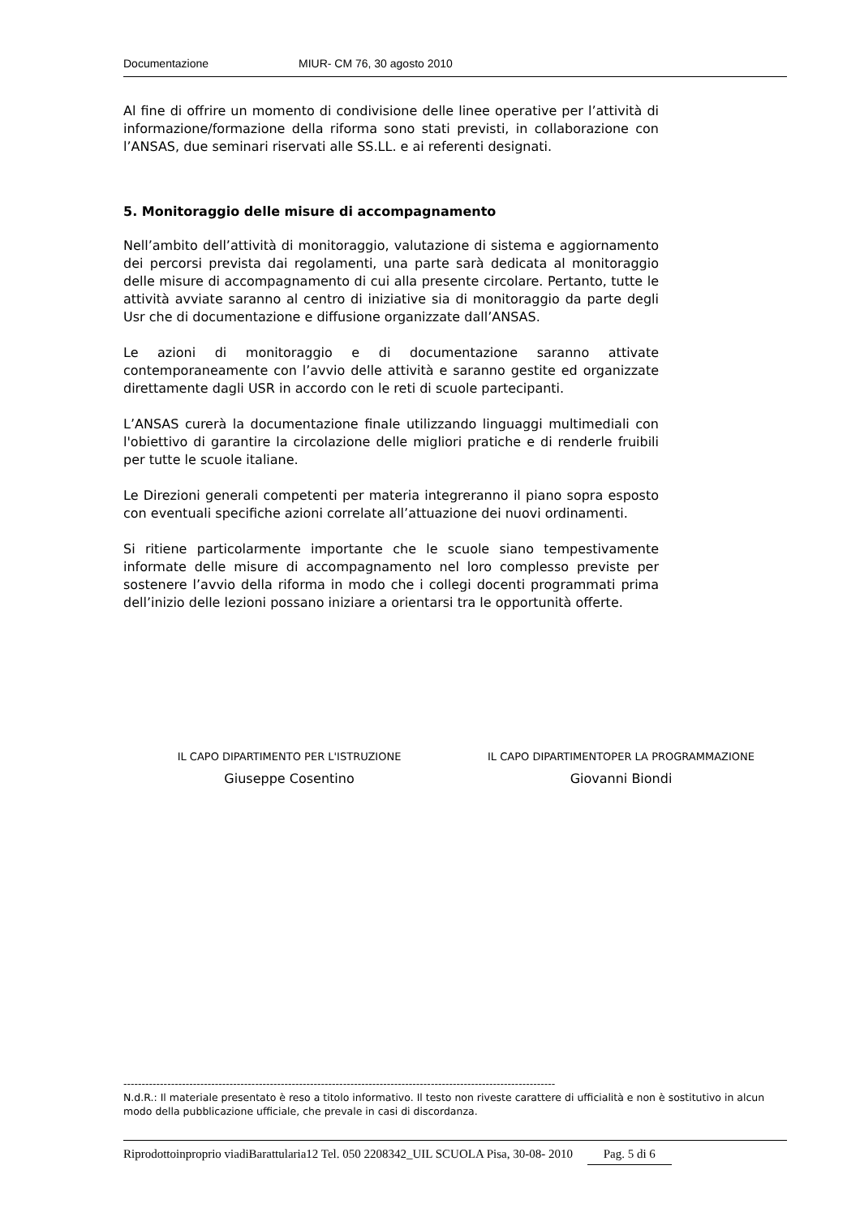Documentazione MIUR- CM 76, 30 agosto 2010
Al fine di offrire un momento di condivisione delle linee operative per l’attività di informazione/formazione della riforma sono stati previsti, in collaborazione con l’ANSAS, due seminari riservati alle SS.LL. e ai referenti designati.
5. Monitoraggio delle misure di accompagnamento
Nell’ambito dell’attività di monitoraggio, valutazione di sistema e aggiornamento dei percorsi prevista dai regolamenti, una parte sarà dedicata al monitoraggio delle misure di accompagnamento di cui alla presente circolare. Pertanto, tutte le attività avviate saranno al centro di iniziative sia di monitoraggio da parte degli Usr che di documentazione e diffusione organizzate dall’ANSAS.
Le azioni di monitoraggio e di documentazione saranno attivate contemporaneamente con l’avvio delle attività e saranno gestite ed organizzate direttamente dagli USR in accordo con le reti di scuole partecipanti.
L’ANSAS curerà la documentazione finale utilizzando linguaggi multimediali con l'obiettivo di garantire la circolazione delle migliori pratiche e di renderle fruibili per tutte le scuole italiane.
Le Direzioni generali competenti per materia integreranno il piano sopra esposto con eventuali specifiche azioni correlate all’attuazione dei nuovi ordinamenti.
Si ritiene particolarmente importante che le scuole siano tempestivamente informate delle misure di accompagnamento nel loro complesso previste per sostenere l’avvio della riforma in modo che i collegi docenti programmati prima dell’inizio delle lezioni possano iniziare a orientarsi tra le opportunità offerte.
IL CAPO DIPARTIMENTO PER L'ISTRUZIONE
Giuseppe Cosentino
IL CAPO DIPARTIMENTOPER LA PROGRAMMAZIONE
Giovanni Biondi
----------------------------------------------------------------------------------------------------------------------
N.d.R.: Il materiale presentato è reso a titolo informativo. Il testo non riveste carattere di ufficialità e non è sostitutivo in alcun modo della pubblicazione ufficiale, che prevale in casi di discordanza.
Riprodottoinproprio viadiBarattularia12 Tel. 050 2208342_UIL SCUOLA Pisa, 30-08- 2010 Pag. 5 di 6